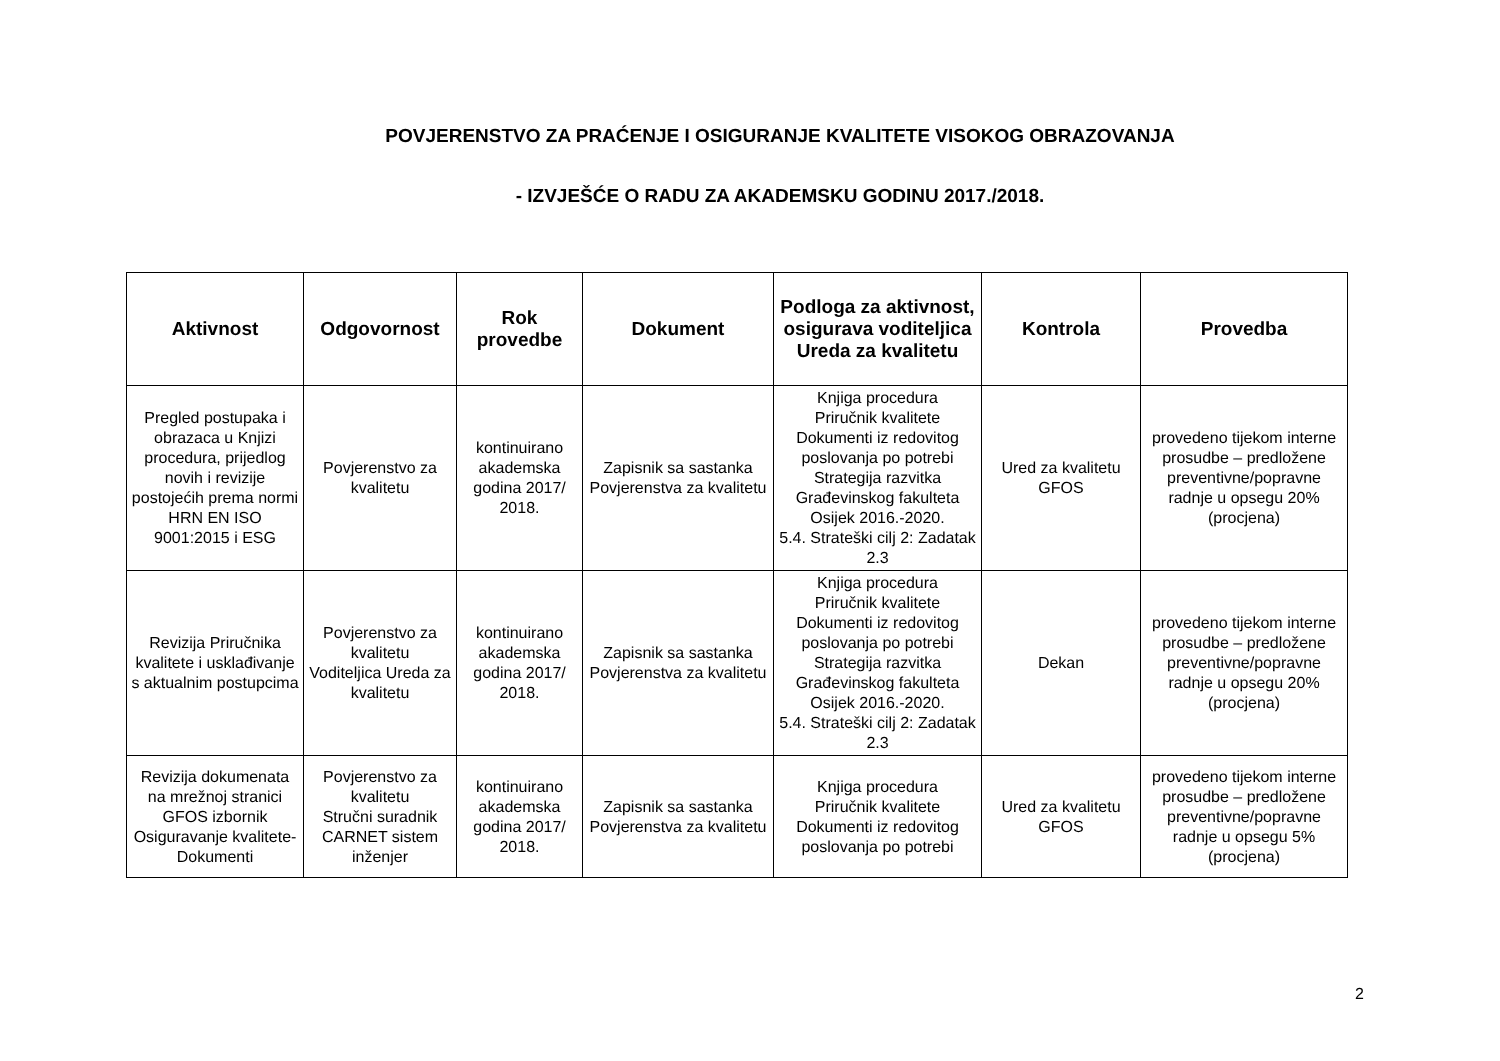POVJERENSTVO ZA PRAĆENJE I OSIGURANJE KVALITETE VISOKOG OBRAZOVANJA
- IZVJEŠĆE O RADU ZA AKADEMSKU GODINU 2017./2018.
| Aktivnost | Odgovornost | Rok provedbe | Dokument | Podloga za aktivnost, osigurava voditeljica Ureda za kvalitetu | Kontrola | Provedba |
| --- | --- | --- | --- | --- | --- | --- |
| Pregled postupaka i obrazaca u Knjizi procedura, prijedlog novih i revizije postojećih prema normi HRN EN ISO 9001:2015 i ESG | Povjerenstvo za kvalitetu | kontinuirano akademska godina 2017/ 2018. | Zapisnik sa sastanka Povjerenstva za kvalitetu | Knjiga procedura Priručnik kvalitete Dokumenti iz redovitog poslovanja po potrebi Strategija razvitka Građevinskog fakulteta Osijek 2016.-2020. 5.4. Strateški cilj 2: Zadatak 2.3 | Ured za kvalitetu GFOS | provedeno tijekom interne prosudbe – predložene preventivne/popravne radnje u opsegu 20% (procjena) |
| Revizija Priručnika kvalitete i usklađivanje s aktualnim postupcima | Povjerenstvo za kvalitetu Voditeljica Ureda za kvalitetu | kontinuirano akademska godina 2017/ 2018. | Zapisnik sa sastanka Povjerenstva za kvalitetu | Knjiga procedura Priručnik kvalitete Dokumenti iz redovitog poslovanja po potrebi Strategija razvitka Građevinskog fakulteta Osijek 2016.-2020. 5.4. Strateški cilj 2: Zadatak 2.3 | Dekan | provedeno tijekom interne prosudbe – predložene preventivne/popravne radnje u opsegu 20% (procjena) |
| Revizija dokumenata na mrežnoj stranici GFOS izbornik Osiguravanje kvalitete-Dokumenti | Povjerenstvo za kvalitetu Stručni suradnik CARNET sistem inženjer | kontinuirano akademska godina 2017/ 2018. | Zapisnik sa sastanka Povjerenstva za kvalitetu | Knjiga procedura Priručnik kvalitete Dokumenti iz redovitog poslovanja po potrebi | Ured za kvalitetu GFOS | provedeno tijekom interne prosudbe – predložene preventivne/popravne radnje u opsegu 5% (procjena) |
2